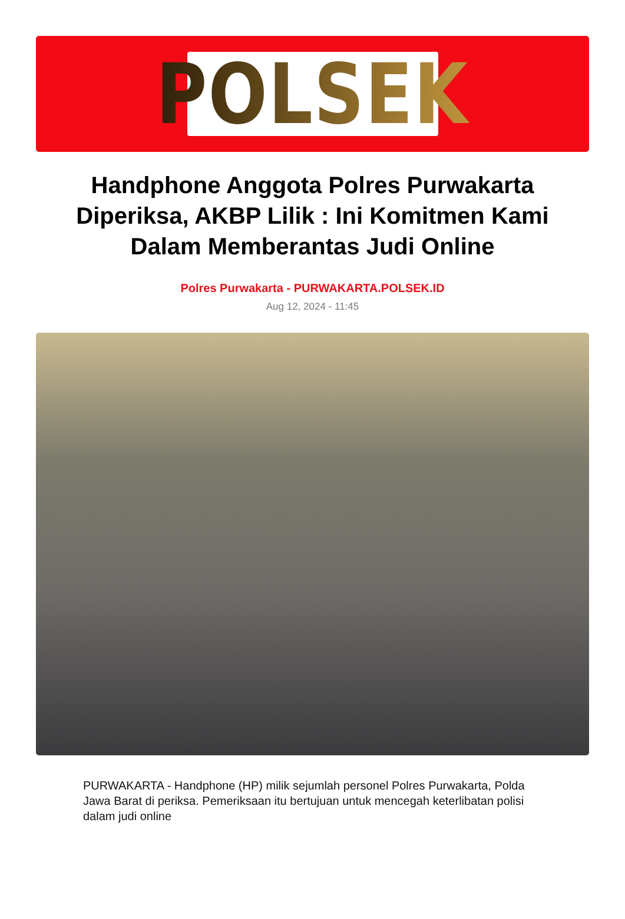POLSEK
Handphone Anggota Polres Purwakarta Diperiksa, AKBP Lilik : Ini Komitmen Kami Dalam Memberantas Judi Online
Polres Purwakarta - PURWAKARTA.POLSEK.ID
Aug 12, 2024 - 11:45
PURWAKARTA - Handphone (HP) milik sejumlah personel Polres Purwakarta, Polda Jawa Barat di periksa. Pemeriksaan itu bertujuan untuk mencegah keterlibatan polisi dalam judi online